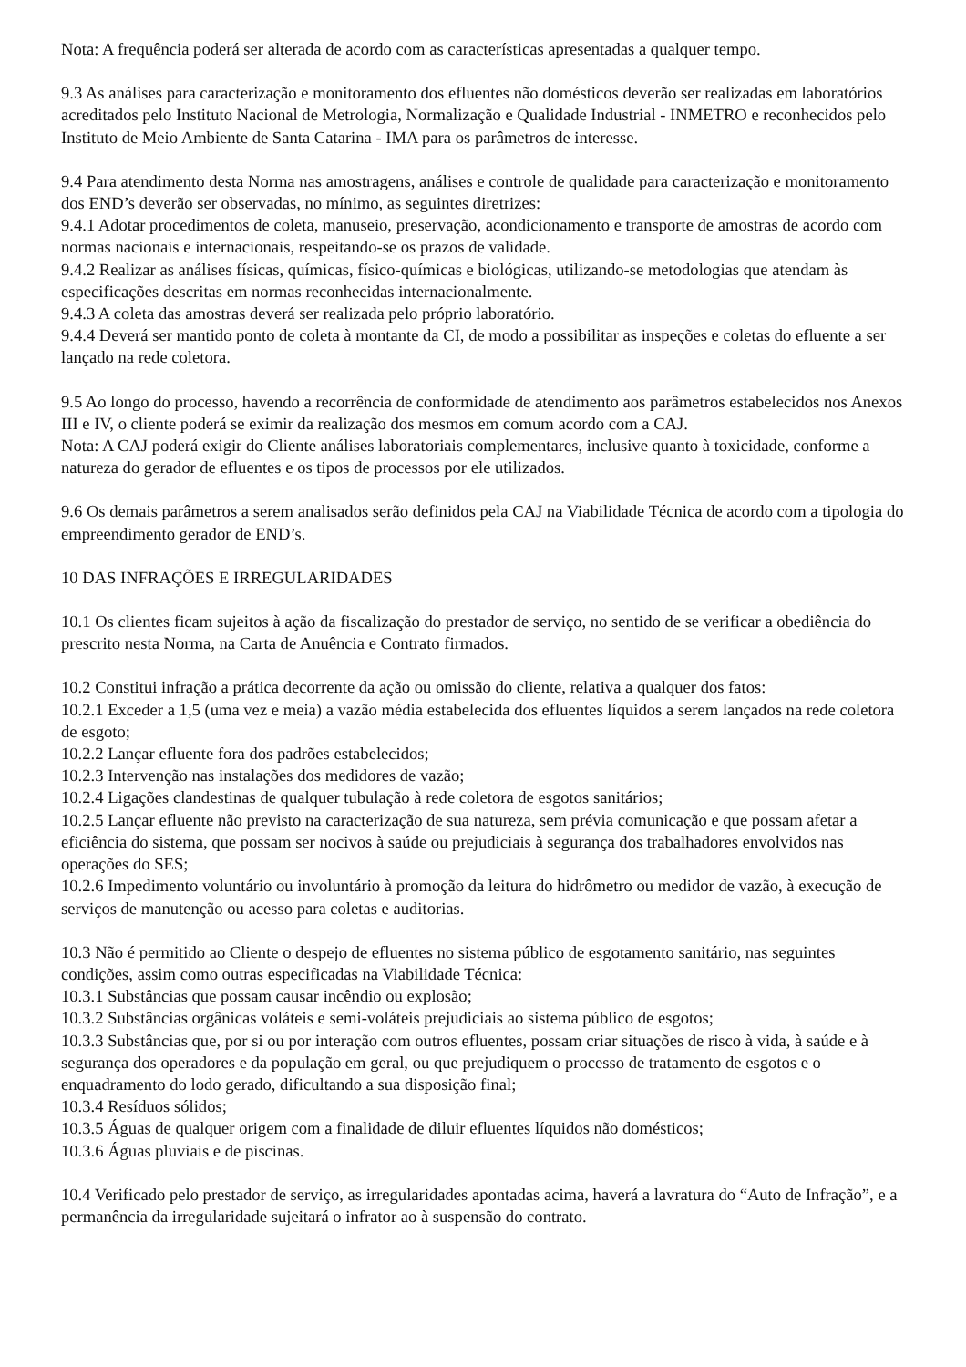Nota: A frequência poderá ser alterada de acordo com as características apresentadas a qualquer tempo.
9.3 As análises para caracterização e monitoramento dos efluentes não domésticos deverão ser realizadas em laboratórios acreditados pelo Instituto Nacional de Metrologia, Normalização e Qualidade Industrial - INMETRO e reconhecidos pelo Instituto de Meio Ambiente de Santa Catarina - IMA para os parâmetros de interesse.
9.4 Para atendimento desta Norma nas amostragens, análises e controle de qualidade para caracterização e monitoramento dos END’s deverão ser observadas, no mínimo, as seguintes diretrizes:
9.4.1 Adotar procedimentos de coleta, manuseio, preservação, acondicionamento e transporte de amostras de acordo com normas nacionais e internacionais, respeitando-se os prazos de validade.
9.4.2 Realizar as análises físicas, químicas, físico-químicas e biológicas, utilizando-se metodologias que atendam às especificações descritas em normas reconhecidas internacionalmente.
9.4.3 A coleta das amostras deverá ser realizada pelo próprio laboratório.
9.4.4 Deverá ser mantido ponto de coleta à montante da CI, de modo a possibilitar as inspeções e coletas do efluente a ser lançado na rede coletora.
9.5 Ao longo do processo, havendo a recorrência de conformidade de atendimento aos parâmetros estabelecidos nos Anexos III e IV, o cliente poderá se eximir da realização dos mesmos em comum acordo com a CAJ.
Nota: A CAJ poderá exigir do Cliente análises laboratoriais complementares, inclusive quanto à toxicidade, conforme a natureza do gerador de efluentes e os tipos de processos por ele utilizados.
9.6 Os demais parâmetros a serem analisados serão definidos pela CAJ na Viabilidade Técnica de acordo com a tipologia do empreendimento gerador de END’s.
10 DAS INFRAÇÕES E IRREGULARIDADES
10.1 Os clientes ficam sujeitos à ação da fiscalização do prestador de serviço, no sentido de se verificar a obediência do prescrito nesta Norma, na Carta de Anuência e Contrato firmados.
10.2 Constitui infração a prática decorrente da ação ou omissão do cliente, relativa a qualquer dos fatos:
10.2.1 Exceder a 1,5 (uma vez e meia) a vazão média estabelecida dos efluentes líquidos a serem lançados na rede coletora de esgoto;
10.2.2 Lançar efluente fora dos padrões estabelecidos;
10.2.3 Intervenção nas instalações dos medidores de vazão;
10.2.4 Ligações clandestinas de qualquer tubulação à rede coletora de esgotos sanitários;
10.2.5 Lançar efluente não previsto na caracterização de sua natureza, sem prévia comunicação e que possam afetar a eficiência do sistema, que possam ser nocivos à saúde ou prejudiciais à segurança dos trabalhadores envolvidos nas operações do SES;
10.2.6 Impedimento voluntário ou involuntário à promoção da leitura do hidrômetro ou medidor de vazão, à execução de serviços de manutenção ou acesso para coletas e auditorias.
10.3 Não é permitido ao Cliente o despejo de efluentes no sistema público de esgotamento sanitário, nas seguintes condições, assim como outras especificadas na Viabilidade Técnica:
10.3.1 Substâncias que possam causar incêndio ou explosão;
10.3.2 Substâncias orgânicas voláteis e semi-voláteis prejudiciais ao sistema público de esgotos;
10.3.3 Substâncias que, por si ou por interação com outros efluentes, possam criar situações de risco à vida, à saúde e à segurança dos operadores e da população em geral, ou que prejudiquem o processo de tratamento de esgotos e o enquadramento do lodo gerado, dificultando a sua disposição final;
10.3.4 Resíduos sólidos;
10.3.5 Águas de qualquer origem com a finalidade de diluir efluentes líquidos não domésticos;
10.3.6 Águas pluviais e de piscinas.
10.4 Verificado pelo prestador de serviço, as irregularidades apontadas acima, haverá a lavratura do “Auto de Infração”, e a permanência da irregularidade sujeitará o infrator ao à suspensão do contrato.